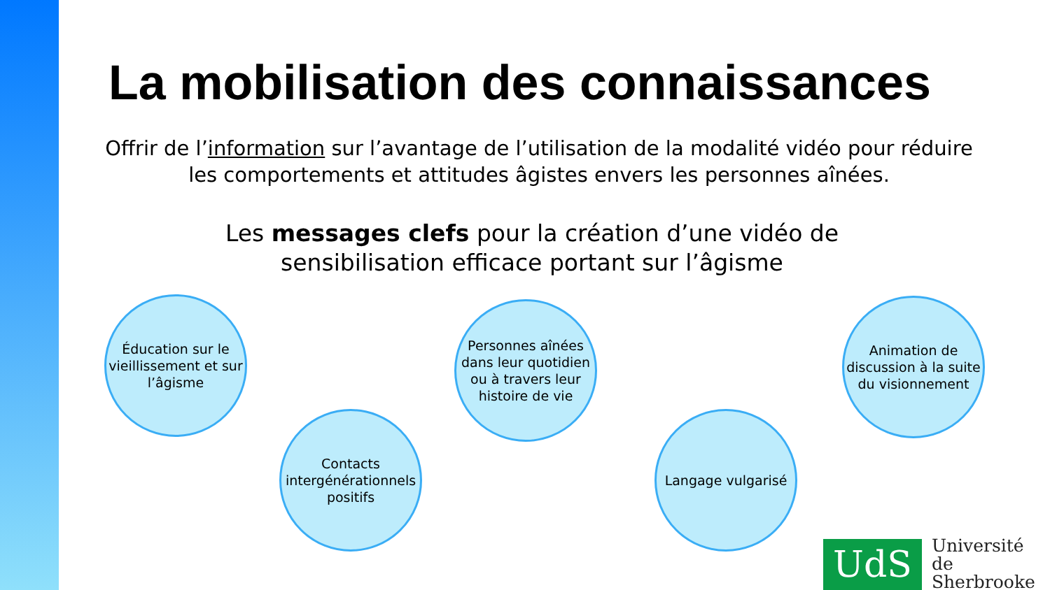La mobilisation des connaissances
Offrir de l’information sur l’avantage de l’utilisation de la modalité vidéo pour réduire les comportements et attitudes âgistes envers les personnes aînées.
Les messages clefs pour la création d’une vidéo de sensibilisation efficace portant sur l’âgisme
Éducation sur le vieillissement et sur l’âgisme
Personnes aînées dans leur quotidien ou à travers leur histoire de vie
Animation de discussion à la suite du visionnement
Contacts intergénérationnels positifs
Langage vulgarisé
UdS
Université de
Sherbrooke